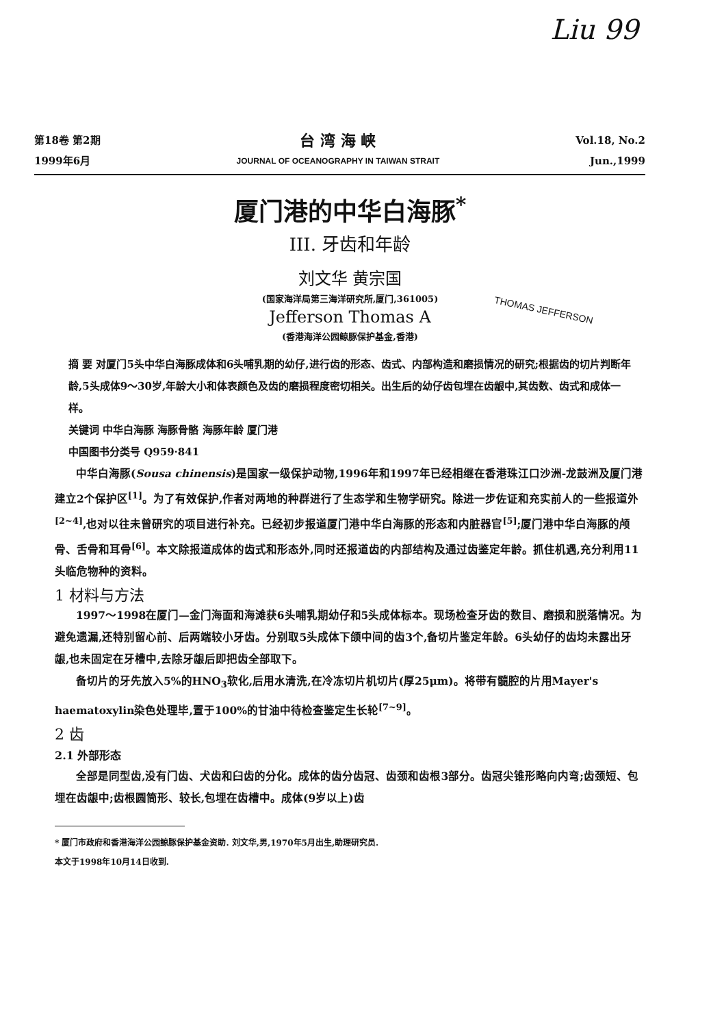Liu 99
第18卷 第2期
1999年6月
台 湾 海 峡
JOURNAL OF OCEANOGRAPHY IN TAIWAN STRAIT
Vol.18, No.2
Jun.,1999
厦门港的中华白海豚<sup>*</sup>
III. 牙齿和年龄
刘文华 黄宗国
(国家海洋局第三海洋研究所,厦门,361005)
THOMAS JEFFERSON
Jefferson Thomas A
(香港海洋公园鲸豚保护基金,香港)
摘 要 对厦门5头中华白海豚成体和6头哺乳期的幼仔,进行齿的形态、齿式、内部构造和磨损情况的研究;根据齿的切片判断年龄,5头成体9～30岁,年龄大小和体表颜色及齿的磨损程度密切相关。出生后的幼仔齿包埋在齿龈中,其齿数、齿式和成体一样。
关键词 中华白海豚 海豚骨骼 海豚年龄 厦门港
中国图书分类号 Q959·841
中华白海豚(Sousa chinensis)是国家一级保护动物,1996年和1997年已经相继在香港珠江口沙洲-龙鼓洲及厦门港建立2个保护区<sup>[1]</sup>。为了有效保护,作者对两地的种群进行了生态学和生物学研究。除进一步佐证和充实前人的一些报道外<sup>[2~4]</sup>,也对以往未曾研究的项目进行补充。已经初步报道厦门港中华白海豚的形态和内脏器官<sup>[5]</sup>;厦门港中华白海豚的颅骨、舌骨和耳骨<sup>[6]</sup>。本文除报道成体的齿式和形态外,同时还报道齿的内部结构及通过齿鉴定年龄。抓住机遇,充分利用11头临危物种的资料。
1 材料与方法
1997～1998在厦门—金门海面和海滩获6头哺乳期幼仔和5头成体标本。现场检查牙齿的数目、磨损和脱落情况。为避免遗漏,还特别留心前、后两端较小牙齿。分别取5头成体下颌中间的齿3个,备切片鉴定年龄。6头幼仔的齿均未露出牙龈,也未固定在牙槽中,去除牙龈后即把齿全部取下。
备切片的牙先放入5%的HNO<sub>3</sub>软化,后用水清洗,在冷冻切片机切片(厚25μm)。将带有髓腔的片用Mayer's haematoxylin染色处理毕,置于100%的甘油中待检查鉴定生长轮<sup>[7~9]</sup>。
2 齿
2.1 外部形态
全部是同型齿,没有门齿、犬齿和臼齿的分化。成体的齿分齿冠、齿颈和齿根3部分。齿冠尖锥形略向内弯;齿颈短、包埋在齿龈中;齿根圆筒形、较长,包埋在齿槽中。成体(9岁以上)齿
* 厦门市政府和香港海洋公园鲸豚保护基金资助. 刘文华,男,1970年5月出生,助理研究员.
本文于1998年10月14日收到.